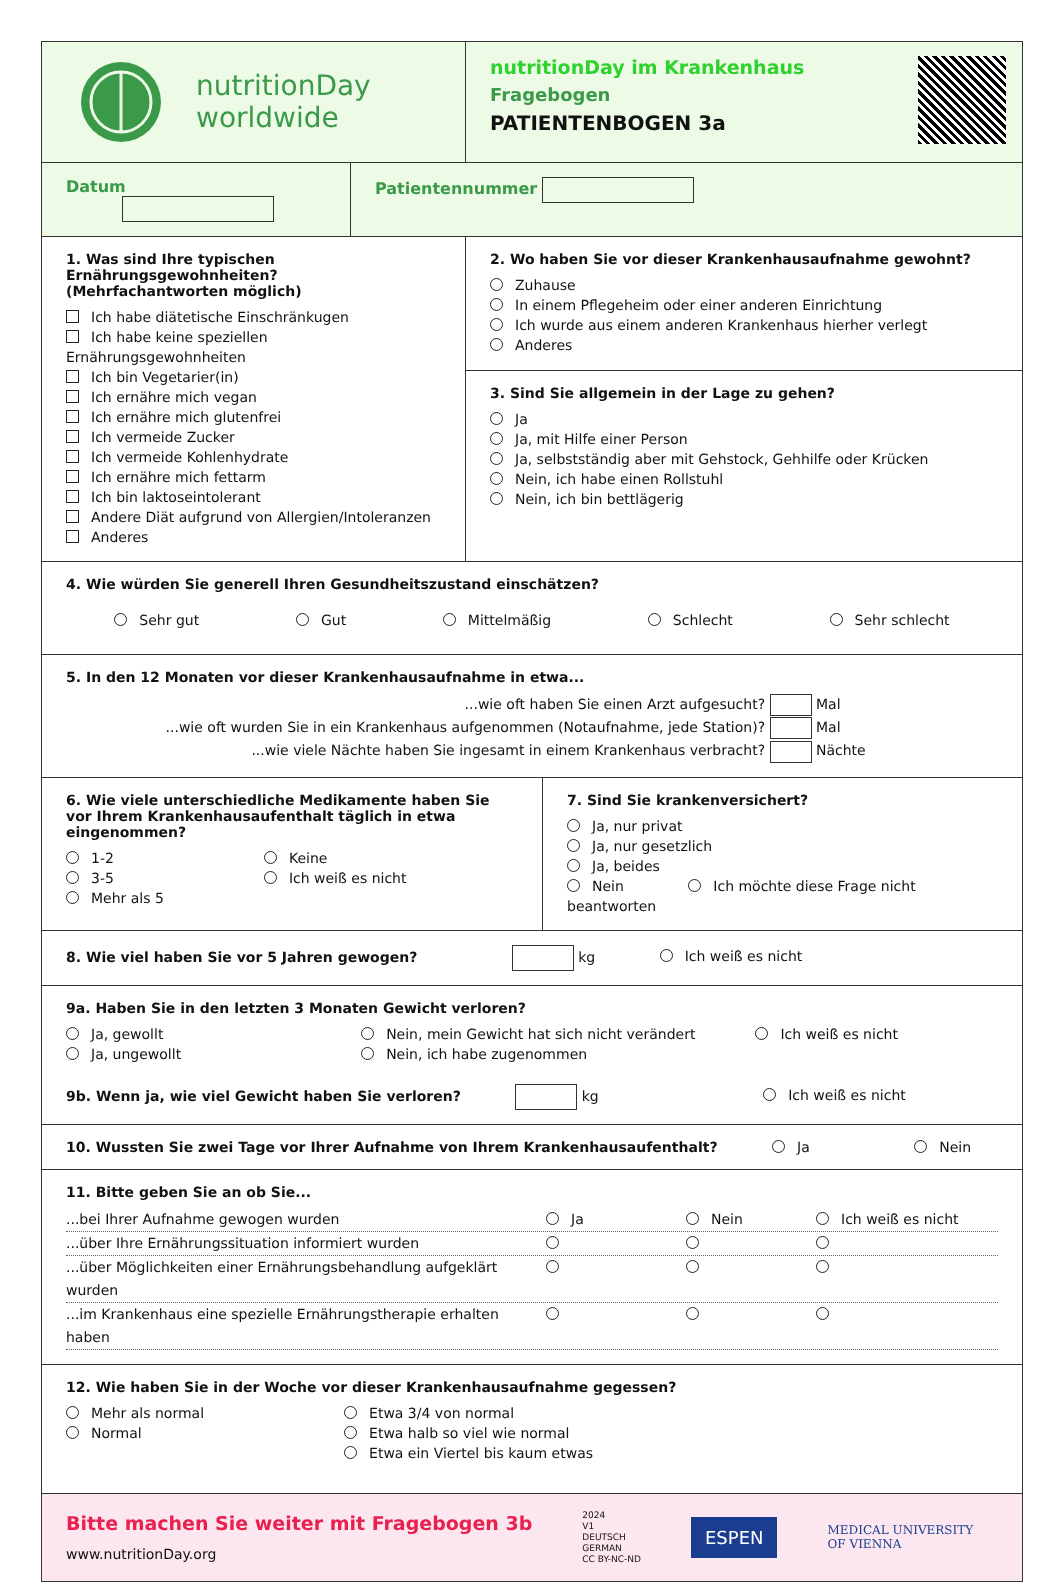nutritionDay
worldwide
nutritionDay im Krankenhaus
Fragebogen
PATIENTENBOGEN 3a
Datum Patientennummer
1. Was sind Ihre typischen Ernährungsgewohnheiten? (Mehrfachantworten möglich)
Ich habe diätetische Einschränkugen
Ich habe keine speziellen Ernährungsgewohnheiten
Ich bin Vegetarier(in)
Ich ernähre mich vegan
Ich ernähre mich glutenfrei
Ich vermeide Zucker
Ich vermeide Kohlenhydrate
Ich ernähre mich fettarm
Ich bin laktoseintolerant
Andere Diät aufgrund von Allergien/Intoleranzen
Anderes
2. Wo haben Sie vor dieser Krankenhausaufnahme gewohnt?
Zuhause
In einem Pflegeheim oder einer anderen Einrichtung
Ich wurde aus einem anderen Krankenhaus hierher verlegt
Anderes
3. Sind Sie allgemein in der Lage zu gehen?
Ja
Ja, mit Hilfe einer Person
Ja, selbstständig aber mit Gehstock, Gehhilfe oder Krücken
Nein, ich habe einen Rollstuhl
Nein, ich bin bettlägerig
4. Wie würden Sie generell Ihren Gesundheitszustand einschätzen?
Sehr gut Gut Mittelmäßig Schlecht Sehr schlecht
5. In den 12 Monaten vor dieser Krankenhausaufnahme in etwa...
...wie oft haben Sie einen Arzt aufgesucht? Mal
...wie oft wurden Sie in ein Krankenhaus aufgenommen (Notaufnahme, jede Station)? Mal
...wie viele Nächte haben Sie ingesamt in einem Krankenhaus verbracht? Nächte
6. Wie viele unterschiedliche Medikamente haben Sie vor Ihrem Krankenhausaufenthalt täglich in etwa eingenommen?
1-2
3-5
Mehr als 5
Keine
Ich weiß es nicht
7. Sind Sie krankenversichert?
Ja, nur privat
Ja, nur gesetzlich
Ja, beides
Nein Ich möchte diese Frage nicht beantworten
8. Wie viel haben Sie vor 5 Jahren gewogen? kg Ich weiß es nicht
9a. Haben Sie in den letzten 3 Monaten Gewicht verloren?
Ja, gewollt
Ja, ungewollt
Nein, mein Gewicht hat sich nicht verändert
Nein, ich habe zugenommen
Ich weiß es nicht
9b. Wenn ja, wie viel Gewicht haben Sie verloren? kg Ich weiß es nicht
10. Wussten Sie zwei Tage vor Ihrer Aufnahme von Ihrem Krankenhausaufenthalt? Ja Nein
11. Bitte geben Sie an ob Sie...
...bei Ihrer Aufnahme gewogen wurden Ja Nein Ich weiß es nicht
...über Ihre Ernährungssituation informiert wurden
...über Möglichkeiten einer Ernährungsbehandlung aufgeklärt wurden
...im Krankenhaus eine spezielle Ernährungstherapie erhalten haben
12. Wie haben Sie in der Woche vor dieser Krankenhausaufnahme gegessen?
Mehr als normal
Normal
Etwa 3/4 von normal
Etwa halb so viel wie normal
Etwa ein Viertel bis kaum etwas
Bitte machen Sie weiter mit Fragebogen 3b
www.nutritionDay.org
2024
V1
DEUTSCH
GERMAN
CC BY-NC-ND
ESPEN
MEDICAL UNIVERSITY
OF VIENNA